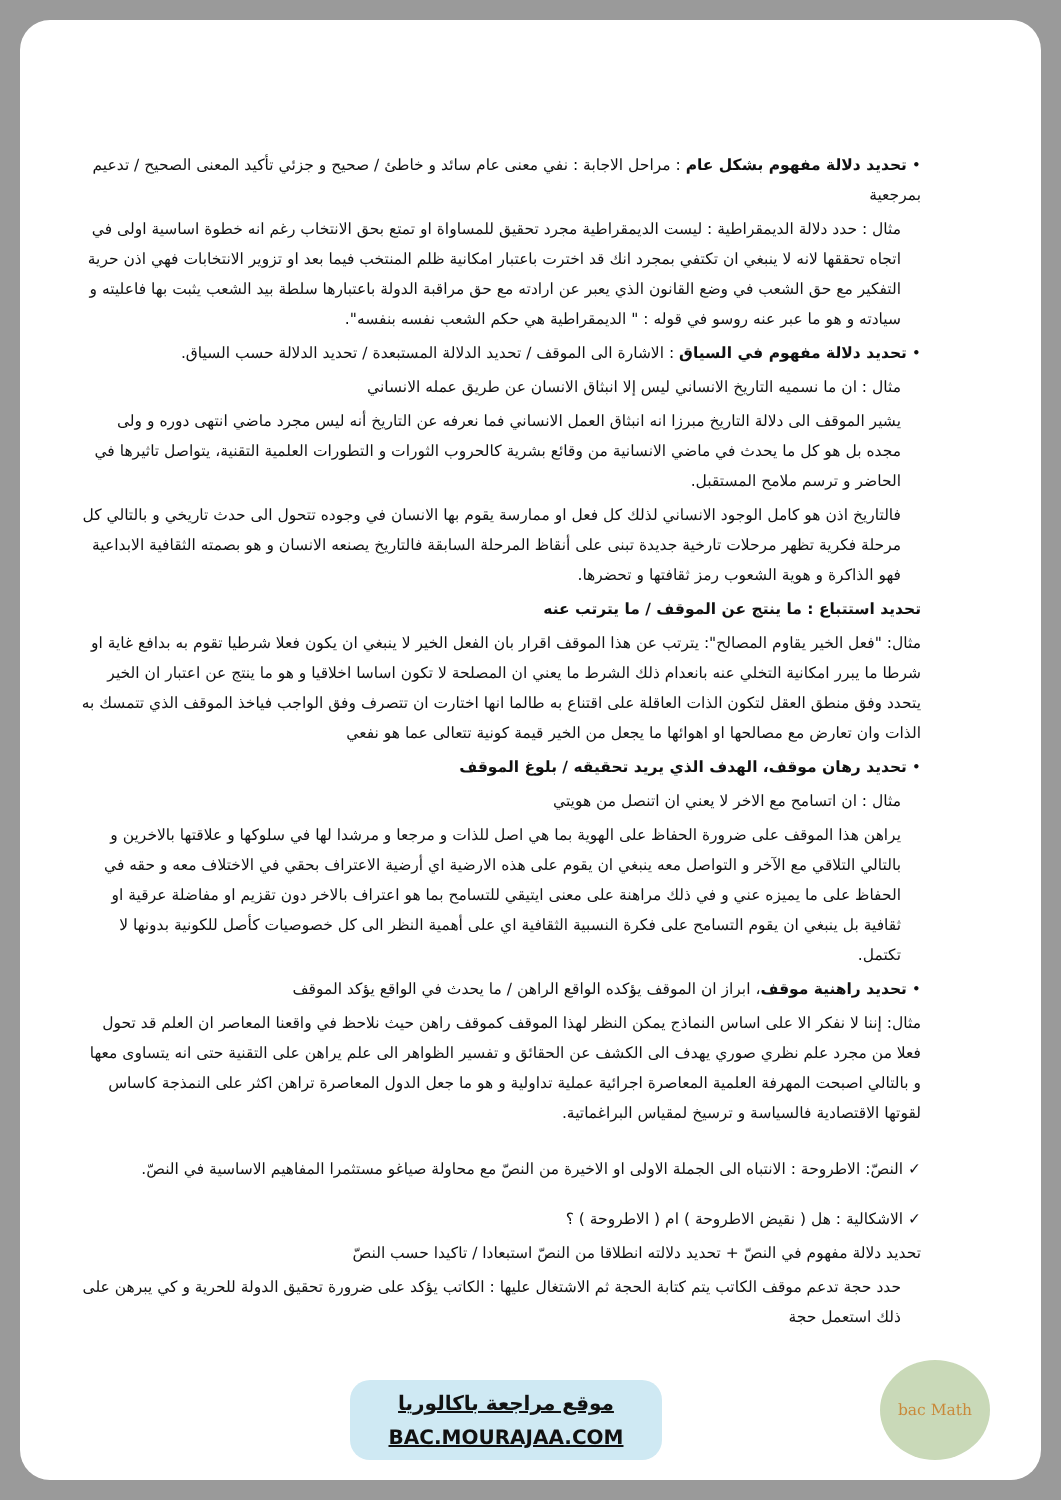• تحديد دلالة مفهوم بشكل عام : مراحل الاجابة : نفي معنى عام سائد و خاطئ / صحيح و جزئي تأكيد المعنى الصحيح / تدعيم بمرجعية
مثال : حدد دلالة الديمقراطية : ليست الديمقراطية مجرد تحقيق للمساواة او تمتع بحق الانتخاب رغم انه خطوة اساسية اولى في اتجاه تحققها لانه لا ينبغي ان تكتفي بمجرد انك قد اخترت باعتبار امكانية ظلم المنتخب فيما بعد او تزوير الانتخابات فهي اذن حرية التفكير مع حق الشعب في وضع القانون الذي يعبر عن ارادته مع حق مراقبة الدولة باعتبارها سلطة بيد الشعب يثبت بها فاعليته و سيادته و هو ما عبر عنه روسو في قوله : " الديمقراطية هي حكم الشعب نفسه بنفسه".
• تحديد دلالة مفهوم في السياق : الاشارة الى الموقف / تحديد الدلالة المستبعدة / تحديد الدلالة حسب السياق.
مثال : ان ما نسميه التاريخ الانساني ليس إلا انبثاق الانسان عن طريق عمله الانساني
يشير الموقف الى دلالة التاريخ مبرزا انه انبثاق العمل الانساني فما نعرفه عن التاريخ أنه ليس مجرد ماضي انتهى دوره و ولى مجده بل هو كل ما يحدث في ماضي الانسانية من وقائع بشرية كالحروب الثورات و التطورات العلمية التقنية، يتواصل تاثيرها في الحاضر و ترسم ملامح المستقبل.
فالتاريخ اذن هو كامل الوجود الانساني لذلك كل فعل او ممارسة يقوم بها الانسان في وجوده تتحول الى حدث تاريخي و بالتالي كل مرحلة فكرية تظهر مرحلات تارخية جديدة تبنى على أنقاظ المرحلة السابقة فالتاريخ يصنعه الانسان و هو بصمته الثقافية الابداعية فهو الذاكرة و هوية الشعوب رمز ثقافتها و تحضرها.
تحديد استتباع : ما ينتج عن الموقف / ما يترتب عنه
مثال: "فعل الخير يقاوم المصالح": يترتب عن هذا الموقف اقرار بان الفعل الخير لا ينبغي ان يكون فعلا شرطيا تقوم به بدافع غاية او شرطا ما يبرر امكانية التخلي عنه بانعدام ذلك الشرط ما يعني ان المصلحة لا تكون اساسا اخلاقيا و هو ما ينتج عن اعتبار ان الخير يتحدد وفق منطق العقل لتكون الذات العاقلة على اقتناع به طالما انها اختارت ان تتصرف وفق الواجب فياخذ الموقف الذي تتمسك به الذات وان تعارض مع مصالحها او اهوائها ما يجعل من الخير قيمة كونية تتعالى عما هو نفعي
• تحديد رهان موقف، الهدف الذي يريد تحقيقه / بلوغ الموقف
مثال : ان اتسامح مع الاخر لا يعني ان اتنصل من هويتي
يراهن هذا الموقف على ضرورة الحفاظ على الهوية بما هي اصل للذات و مرجعا و مرشدا لها في سلوكها و علاقتها بالاخرين و بالتالي التلاقي مع الآخر و التواصل معه ينبغي ان يقوم على هذه الارضية اي أرضية الاعتراف بحقي في الاختلاف معه و حقه في الحفاظ على ما يميزه عني و في ذلك مراهنة على معنى ايتيقي للتسامح بما هو اعتراف بالاخر دون تقزيم او مفاضلة عرقية او ثقافية بل ينبغي ان يقوم التسامح على فكرة النسبية الثقافية اي على أهمية النظر الى كل خصوصيات كأصل للكونية بدونها لا تكتمل.
• تحديد راهنية موقف، ابراز ان الموقف يؤكده الواقع الراهن / ما يحدث في الواقع يؤكد الموقف
مثال: إننا لا نفكر الا على اساس النماذج يمكن النظر لهذا الموقف كموقف راهن حيث نلاحظ في واقعنا المعاصر ان العلم قد تحول فعلا من مجرد علم نظري صوري يهدف الى الكشف عن الحقائق و تفسير الظواهر الى علم يراهن على التقنية حتى انه يتساوى معها و بالتالي اصبحت المهرفة العلمية المعاصرة اجرائية عملية تداولية و هو ما جعل الدول المعاصرة تراهن اكثر على النمذجة كاساس لقوتها الاقتصادية فالسياسة و ترسيخ لمقياس البراغماتية.
✓ النصّ: الاطروحة : الانتباه الى الجملة الاولى او الاخيرة من النصّ مع محاولة صياغو مستثمرا المفاهيم الاساسية في النصّ.
✓ الاشكالية : هل ( نقيض الاطروحة ) ام ( الاطروحة ) ؟
تحديد دلالة مفهوم في النصّ + تحديد دلالته انطلاقا من النصّ استبعادا / تاكيدا حسب النصّ
حدد حجة تدعم موقف الكاتب يتم كتابة الحجة ثم الاشتغال عليها : الكاتب يؤكد على ضرورة تحقيق الدولة للحرية و كي يبرهن على ذلك استعمل حجة
موقع مراجعة باكالوريا
BAC.MOURAJAA.COM
bac Math